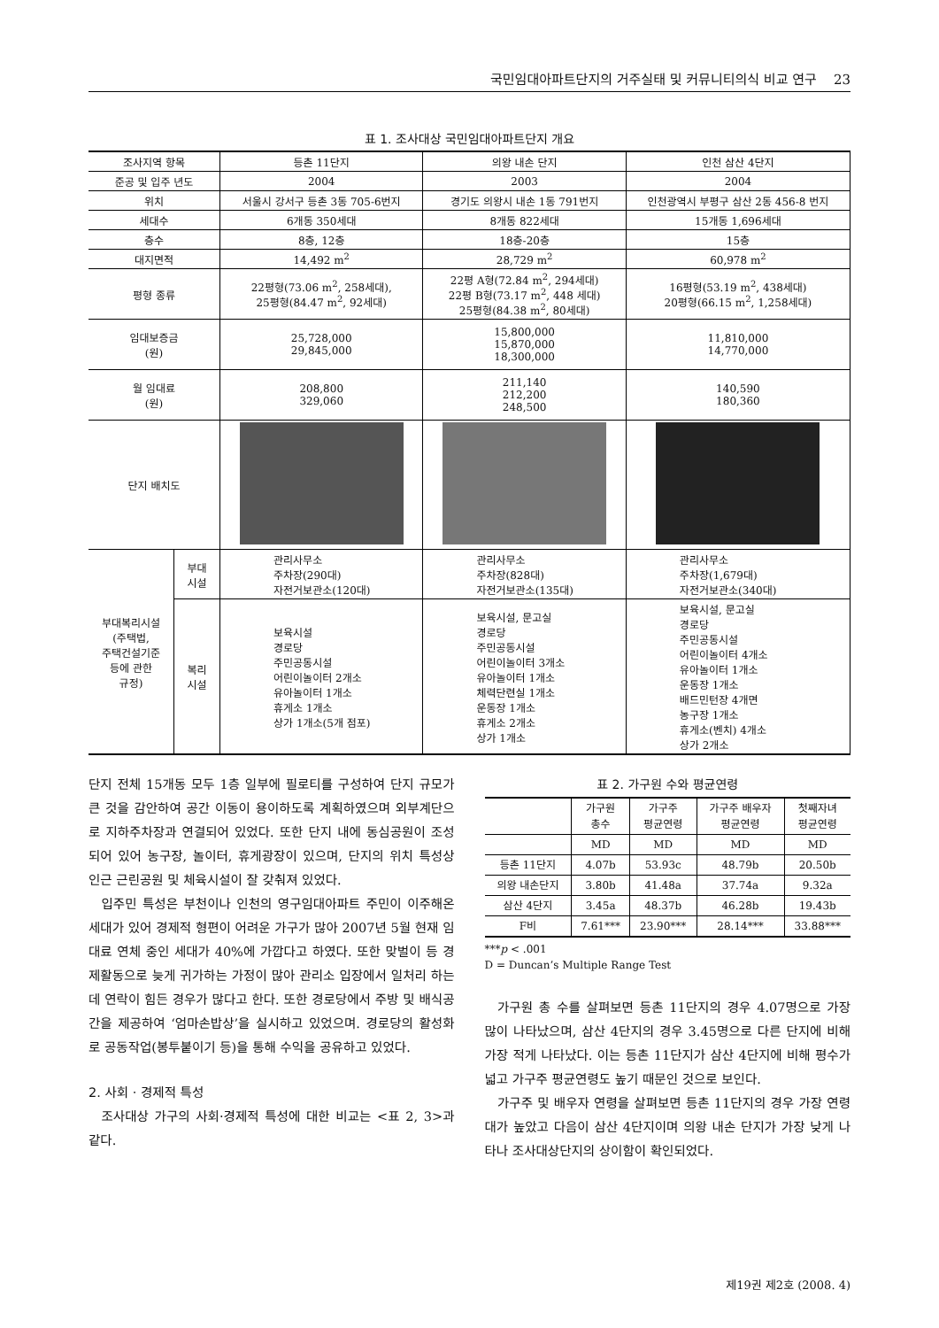국민임대아파트단지의 거주실태 및 커뮤니티의식 비교 연구 23
표 1. 조사대상 국민임대아파트단지 개요
| 조사지역 항목 | | 등촌 11단지 | 의왕 내손 단지 | 인천 삼산 4단지 |
| --- | --- | --- | --- | --- |
| 준공 및 입주 년도 | | 2004 | 2003 | 2004 |
| 위치 | | 서울시 강서구 등촌 3동 705-6번지 | 경기도 의왕시 내손 1동 791번지 | 인천광역시 부평구 삼산 2동 456-8 번지 |
| 세대수 | | 6개동 350세대 | 8개동 822세대 | 15개동 1,696세대 |
| 층수 | | 8층, 12층 | 18층-20층 | 15층 |
| 대지면적 | | 14,492 m<sup>2</sup> | 28,729 m<sup>2</sup> | 60,978 m<sup>2</sup> |
| 평형 종류 | | 22평형(73.06 m<sup>2</sup>, 258세대), 25평형(84.47 m<sup>2</sup>, 92세대) | 22평 A형(72.84 m<sup>2</sup>, 294세대) 22평 B형(73.17 m<sup>2</sup>, 448 세대) 25평형(84.38 m<sup>2</sup>, 80세대) | 16평형(53.19 m<sup>2</sup>, 438세대) 20평형(66.15 m<sup>2</sup>, 1,258세대) |
| 임대보증금 (원) | | 25,728,000 29,845,000 | 15,800,000 15,870,000 18,300,000 | 11,810,000 14,770,000 |
| 월 임대료 (원) | | 208,800 329,060 | 211,140 212,200 248,500 | 140,590 180,360 |
| 단지 배치도 | | | | |
| 부대복리시설 (주택법, 주택건설기준 등에 관한 규정) | 부대 시설 | 관리사무소 주차장(290대) 자전거보관소(120대) | 관리사무소 주차장(828대) 자전거보관소(135대) | 관리사무소 주차장(1,679대) 자전거보관소(340대) |
| | 복리 시설 | 보육시설 경로당 주민공동시설 어린이놀이터 2개소 유아놀이터 1개소 휴게소 1개소 상가 1개소(5개 점포) | 보육시설, 문고실 경로당 주민공동시설 어린이놀이터 3개소 유아놀이터 1개소 체력단련실 1개소 운동장 1개소 휴게소 2개소 상가 1개소 | 보육시설, 문고실 경로당 주민공동시설 어린이놀이터 4개소 유아놀이터 1개소 운동장 1개소 배드민턴장 4개면 농구장 1개소 휴게소(벤치) 4개소 상가 2개소 |
단지 전체 15개동 모두 1층 일부에 필로티를 구성하여 단지 규모가 큰 것을 감안하여 공간 이동이 용이하도록 계획하였으며 외부계단으로 지하주차장과 연결되어 있었다. 또한 단지 내에 동심공원이 조성되어 있어 농구장, 놀이터, 휴게광장이 있으며, 단지의 위치 특성상 인근 근린공원 및 체육시설이 잘 갖춰져 있었다.
입주민 특성은 부천이나 인천의 영구임대아파트 주민이 이주해온 세대가 있어 경제적 형편이 어려운 가구가 많아 2007년 5월 현재 임대료 연체 중인 세대가 40%에 가깝다고 하였다. 또한 맞벌이 등 경제활동으로 늦게 귀가하는 가정이 많아 관리소 입장에서 일처리 하는데 연락이 힘든 경우가 많다고 한다. 또한 경로당에서 주방 및 배식공간을 제공하여 ‘엄마손밥상’을 실시하고 있었으며. 경로당의 활성화로 공동작업(봉투붙이기 등)을 통해 수익을 공유하고 있었다.
2. 사회 · 경제적 특성
조사대상 가구의 사회·경제적 특성에 대한 비교는 <표 2, 3>과 같다.
표 2. 가구원 수와 평균연령
| | 가구원 총수 | 가구주 평균연령 | 가구주 배우자 평균연령 | 첫째자녀 평균연령 |
| --- | --- | --- | --- | --- |
| | MD | MD | MD | MD |
| 등촌 11단지 | 4.07b | 53.93c | 48.79b | 20.50b |
| 의왕 내손단지 | 3.80b | 41.48a | 37.74a | 9.32a |
| 삼산 4단지 | 3.45a | 48.37b | 46.28b | 19.43b |
| F비 | 7.61*** | 23.90*** | 28.14*** | 33.88*** |
***p < .001
D = Duncan’s Multiple Range Test
가구원 총 수를 살펴보면 등촌 11단지의 경우 4.07명으로 가장 많이 나타났으며, 삼산 4단지의 경우 3.45명으로 다른 단지에 비해 가장 적게 나타났다. 이는 등촌 11단지가 삼산 4단지에 비해 평수가 넓고 가구주 평균연령도 높기 때문인 것으로 보인다.
가구주 및 배우자 연령을 살펴보면 등촌 11단지의 경우 가장 연령대가 높았고 다음이 삼산 4단지이며 의왕 내손 단지가 가장 낮게 나타나 조사대상단지의 상이함이 확인되었다.
제19권 제2호 (2008. 4)